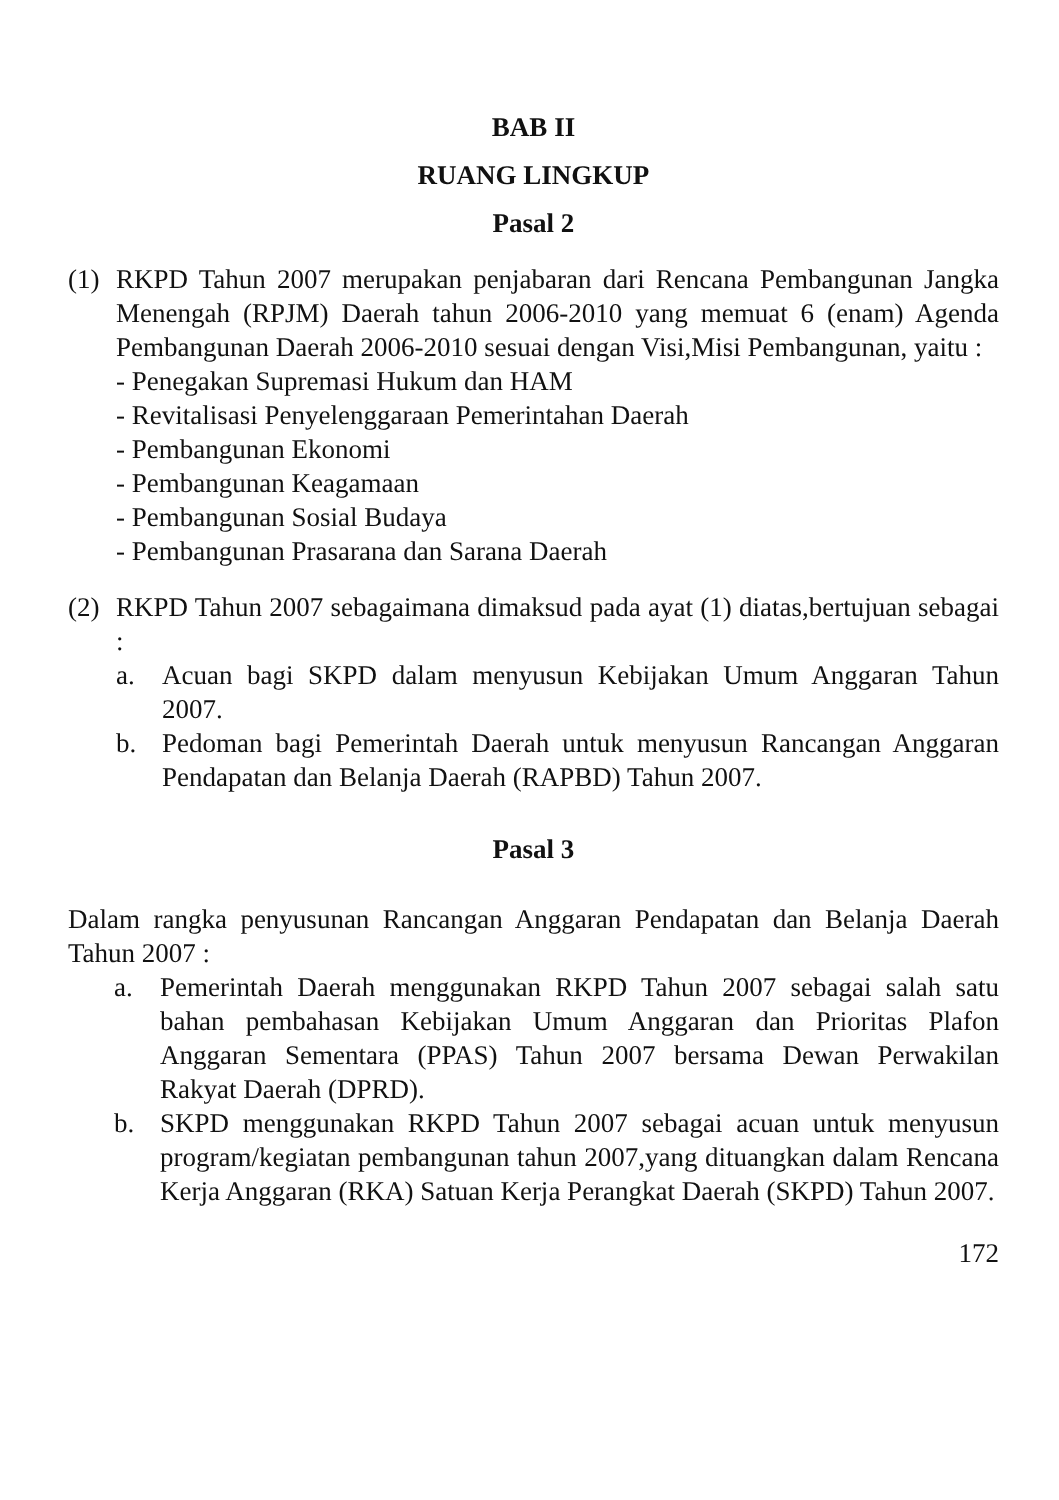BAB II
RUANG LINGKUP
Pasal 2
(1)
RKPD Tahun 2007 merupakan penjabaran dari Rencana Pembangunan Jangka Menengah (RPJM) Daerah tahun 2006-2010 yang memuat 6 (enam) Agenda Pembangunan Daerah 2006-2010 sesuai dengan Visi,Misi Pembangunan, yaitu :
- Penegakan Supremasi Hukum dan HAM
- Revitalisasi Penyelenggaraan Pemerintahan Daerah
- Pembangunan Ekonomi
- Pembangunan Keagamaan
- Pembangunan Sosial Budaya
- Pembangunan Prasarana dan Sarana Daerah
(2)
RKPD Tahun 2007 sebagaimana dimaksud pada ayat (1) diatas,bertujuan sebagai :
a. Acuan bagi SKPD dalam menyusun Kebijakan Umum Anggaran Tahun 2007.
b. Pedoman bagi Pemerintah Daerah untuk menyusun Rancangan Anggaran Pendapatan dan Belanja Daerah (RAPBD) Tahun 2007.
Pasal 3
Dalam rangka penyusunan Rancangan Anggaran Pendapatan dan Belanja Daerah Tahun 2007 :
a. Pemerintah Daerah menggunakan RKPD Tahun 2007 sebagai salah satu bahan pembahasan Kebijakan Umum Anggaran dan Prioritas Plafon Anggaran Sementara (PPAS) Tahun 2007 bersama Dewan Perwakilan Rakyat Daerah (DPRD).
b. SKPD menggunakan RKPD Tahun 2007 sebagai acuan untuk menyusun program/kegiatan pembangunan tahun 2007,yang dituangkan dalam Rencana Kerja Anggaran (RKA) Satuan Kerja Perangkat Daerah (SKPD) Tahun 2007.
172